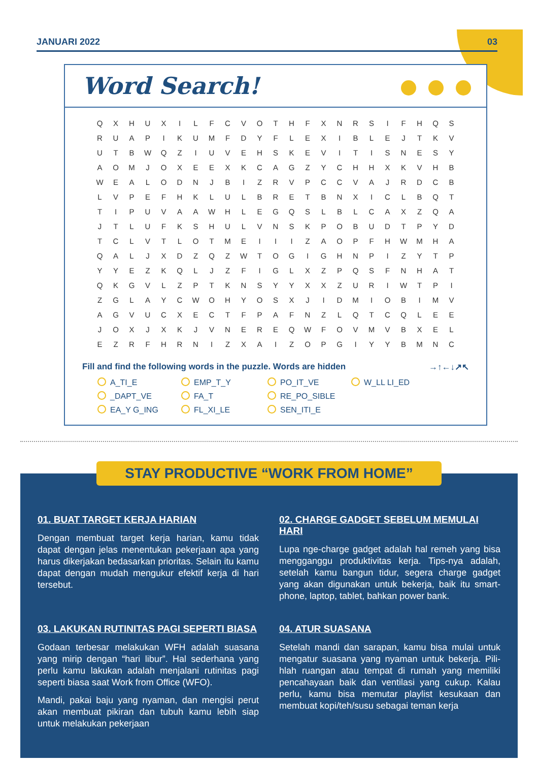JANUARI 2022 03
Word Search!
| Q | X | H | U | X | I | L | F | C | V | O | T | H | F | X | N | R | S | I | F | H | Q | S |
| R | U | A | P | I | K | U | M | F | D | Y | F | L | E | X | I | B | L | E | J | T | K | V |
| U | T | B | W | Q | Z | I | U | V | E | H | S | K | E | V | I | T | I | S | N | E | S | Y |
| A | O | M | J | O | X | E | E | X | K | C | A | G | Z | Y | C | H | H | X | K | V | H | B |
| W | E | A | L | O | D | N | J | B | I | Z | R | V | P | C | C | V | A | J | R | D | C | B |
| L | V | P | E | F | H | K | L | U | L | B | R | E | T | B | N | X | I | C | L | B | Q | T |
| T | I | P | U | V | A | A | W | H | L | E | G | Q | S | L | B | L | C | A | X | Z | Q | A |
| J | T | L | U | F | K | S | H | U | L | V | N | S | K | P | O | B | U | D | T | P | Y | D |
| T | C | L | V | T | L | O | T | M | E | I | I | I | Z | A | O | P | F | H | W | M | H | A |
| Q | A | L | J | X | D | Z | Q | Z | W | T | O | G | I | G | H | N | P | I | Z | Y | T | P |
| Y | Y | E | Z | K | Q | L | J | Z | F | I | G | L | X | Z | P | Q | S | F | N | H | A | T |
| Q | K | G | V | L | Z | P | T | K | N | S | Y | Y | X | X | Z | U | R | I | W | T | P | I |
| Z | G | L | A | Y | C | W | O | H | Y | O | S | X | J | I | D | M | I | O | B | I | M | V |
| A | G | V | U | C | X | E | C | T | F | P | A | F | N | Z | L | Q | T | C | Q | L | E | E |
| J | O | X | J | X | K | J | V | N | E | R | E | Q | W | F | O | V | M | V | B | X | E | L |
| E | Z | R | F | H | R | N | I | Z | X | A | I | Z | O | P | G | I | Y | Y | B | M | N | C |
Fill and find the following words in the puzzle. Words are hidden →↑←↓↗↖
A_TI_E
EMP_T_Y
PO_IT_VE
W_LL LI_ED
_DAPT_VE
FA_T
RE_PO_SIBLE
EA_Y G_ING
FL_XI_LE
SEN_ITI_E
STAY PRODUCTIVE “WORK FROM HOME”
01. BUAT TARGET KERJA HARIAN
Dengan membuat target kerja harian, kamu tidak dapat dengan jelas menentukan pekerjaan apa yang harus dikerjakan bedasarkan prioritas. Selain itu kamu dapat dengan mudah mengukur efektif kerja di hari tersebut.
02. CHARGE GADGET SEBELUM MEMULAI HARI
Lupa nge-charge gadget adalah hal remeh yang bisa mengganggu produktivitas kerja. Tips-nya adalah, setelah kamu bangun tidur, segera charge gadget yang akan digunakan untuk bekerja, baik itu smart-phone, laptop, tablet, bahkan power bank.
03. LAKUKAN RUTINITAS PAGI SEPERTI BIASA
Godaan terbesar melakukan WFH adalah suasana yang mirip dengan “hari libur”. Hal sederhana yang perlu kamu lakukan adalah menjalani rutinitas pagi seperti biasa saat Work from Office (WFO).
Mandi, pakai baju yang nyaman, dan mengisi perut akan membuat pikiran dan tubuh kamu lebih siap untuk melakukan pekerjaan
04. ATUR SUASANA
Setelah mandi dan sarapan, kamu bisa mulai untuk mengatur suasana yang nyaman untuk bekerja. Pili-hlah ruangan atau tempat di rumah yang memiliki pencahayaan baik dan ventilasi yang cukup. Kalau perlu, kamu bisa memutar playlist kesukaan dan membuat kopi/teh/susu sebagai teman kerja